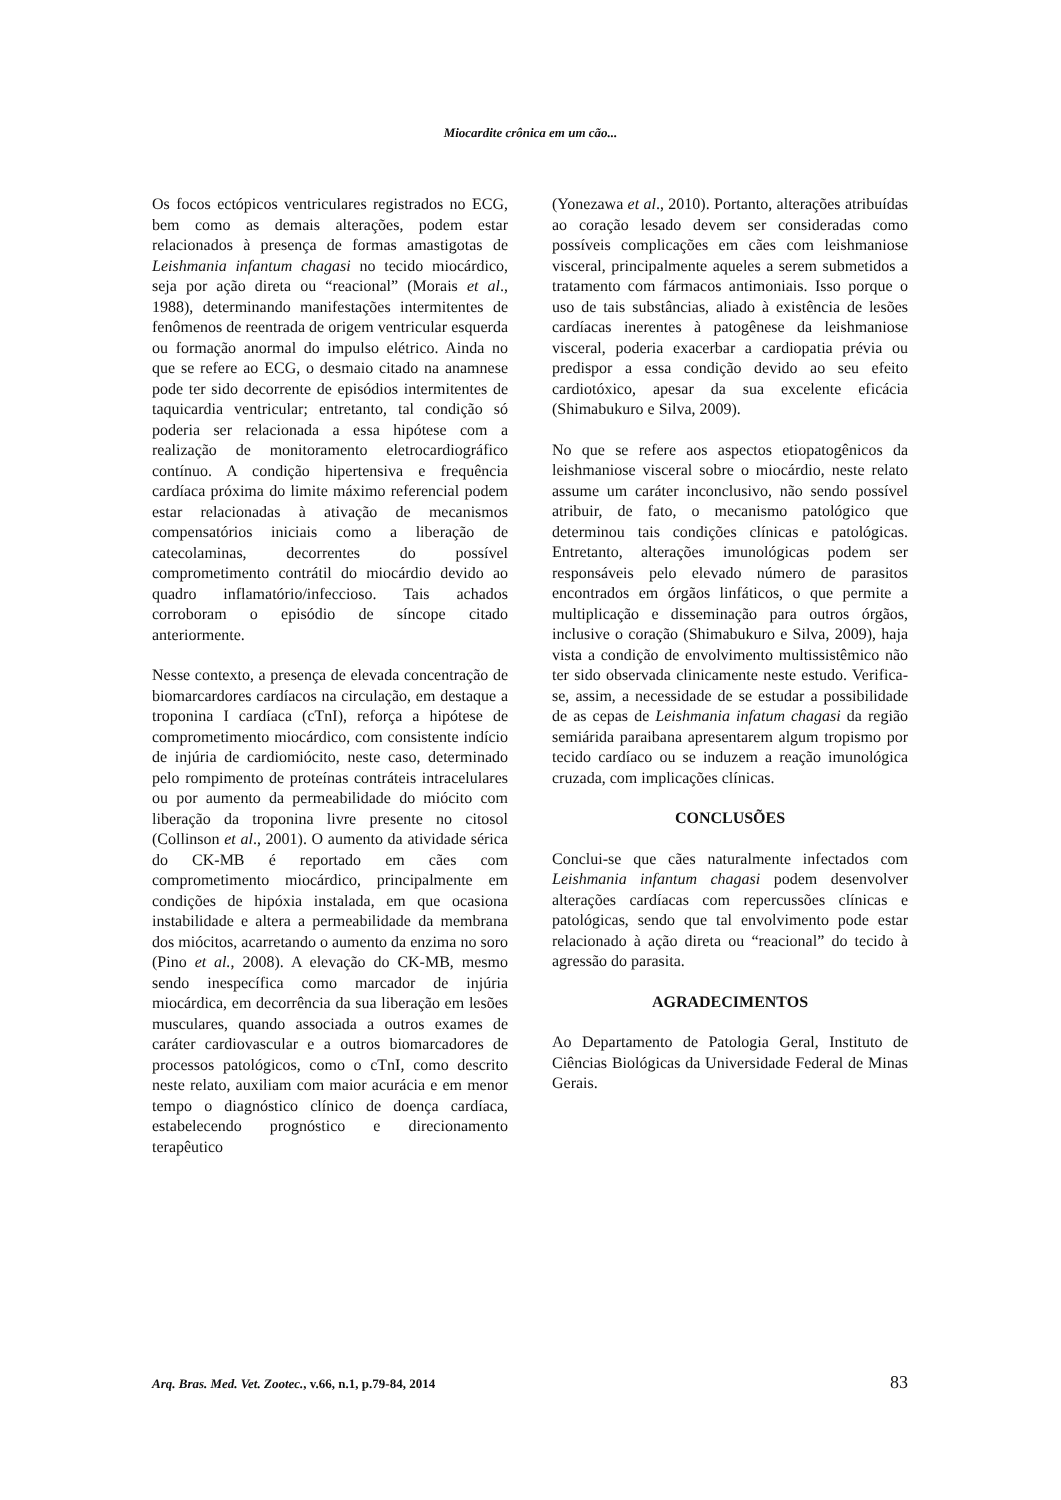Miocardite crônica em um cão...
Os focos ectópicos ventriculares registrados no ECG, bem como as demais alterações, podem estar relacionados à presença de formas amastigotas de Leishmania infantum chagasi no tecido miocárdico, seja por ação direta ou “reacional” (Morais et al., 1988), determinando manifestações intermitentes de fenômenos de reentrada de origem ventricular esquerda ou formação anormal do impulso elétrico. Ainda no que se refere ao ECG, o desmaio citado na anamnese pode ter sido decorrente de episódios intermitentes de taquicardia ventricular; entretanto, tal condição só poderia ser relacionada a essa hipótese com a realização de monitoramento eletrocardiográfico contínuo. A condição hipertensiva e frequência cardíaca próxima do limite máximo referencial podem estar relacionadas à ativação de mecanismos compensatórios iniciais como a liberação de catecolaminas, decorrentes do possível comprometimento contrátil do miocárdio devido ao quadro inflamatório/infeccioso. Tais achados corroboram o episódio de síncope citado anteriormente.
Nesse contexto, a presença de elevada concentração de biomarcardores cardíacos na circulação, em destaque a troponina I cardíaca (cTnI), reforça a hipótese de comprometimento miocárdico, com consistente indício de injúria de cardiomiócito, neste caso, determinado pelo rompimento de proteínas contráteis intracelulares ou por aumento da permeabilidade do miócito com liberação da troponina livre presente no citosol (Collinson et al., 2001). O aumento da atividade sérica do CK-MB é reportado em cães com comprometimento miocárdico, principalmente em condições de hipóxia instalada, em que ocasiona instabilidade e altera a permeabilidade da membrana dos miócitos, acarretando o aumento da enzima no soro (Pino et al., 2008). A elevação do CK-MB, mesmo sendo inespecífica como marcador de injúria miocárdica, em decorrência da sua liberação em lesões musculares, quando associada a outros exames de caráter cardiovascular e a outros biomarcadores de processos patológicos, como o cTnI, como descrito neste relato, auxiliam com maior acurácia e em menor tempo o diagnóstico clínico de doença cardíaca, estabelecendo prognóstico e direcionamento terapêutico
(Yonezawa et al., 2010). Portanto, alterações atribuídas ao coração lesado devem ser consideradas como possíveis complicações em cães com leishmaniose visceral, principalmente aqueles a serem submetidos a tratamento com fármacos antimoniais. Isso porque o uso de tais substâncias, aliado à existência de lesões cardíacas inerentes à patogênese da leishmaniose visceral, poderia exacerbar a cardiopatia prévia ou predispor a essa condição devido ao seu efeito cardiotóxico, apesar da sua excelente eficácia (Shimabukuro e Silva, 2009).
No que se refere aos aspectos etiopatogênicos da leishmaniose visceral sobre o miocárdio, neste relato assume um caráter inconclusivo, não sendo possível atribuir, de fato, o mecanismo patológico que determinou tais condições clínicas e patológicas. Entretanto, alterações imunológicas podem ser responsáveis pelo elevado número de parasitos encontrados em órgãos linfáticos, o que permite a multiplicação e disseminação para outros órgãos, inclusive o coração (Shimabukuro e Silva, 2009), haja vista a condição de envolvimento multissistêmico não ter sido observada clinicamente neste estudo. Verifica-se, assim, a necessidade de se estudar a possibilidade de as cepas de Leishmania infatum chagasi da região semiárida paraibana apresentarem algum tropismo por tecido cardíaco ou se induzem a reação imunológica cruzada, com implicações clínicas.
CONCLUSÕES
Conclui-se que cães naturalmente infectados com Leishmania infantum chagasi podem desenvolver alterações cardíacas com repercussões clínicas e patológicas, sendo que tal envolvimento pode estar relacionado à ação direta ou “reacional” do tecido à agressão do parasita.
AGRADECIMENTOS
Ao Departamento de Patologia Geral, Instituto de Ciências Biológicas da Universidade Federal de Minas Gerais.
Arq. Bras. Med. Vet. Zootec., v.66, n.1, p.79-84, 2014 83